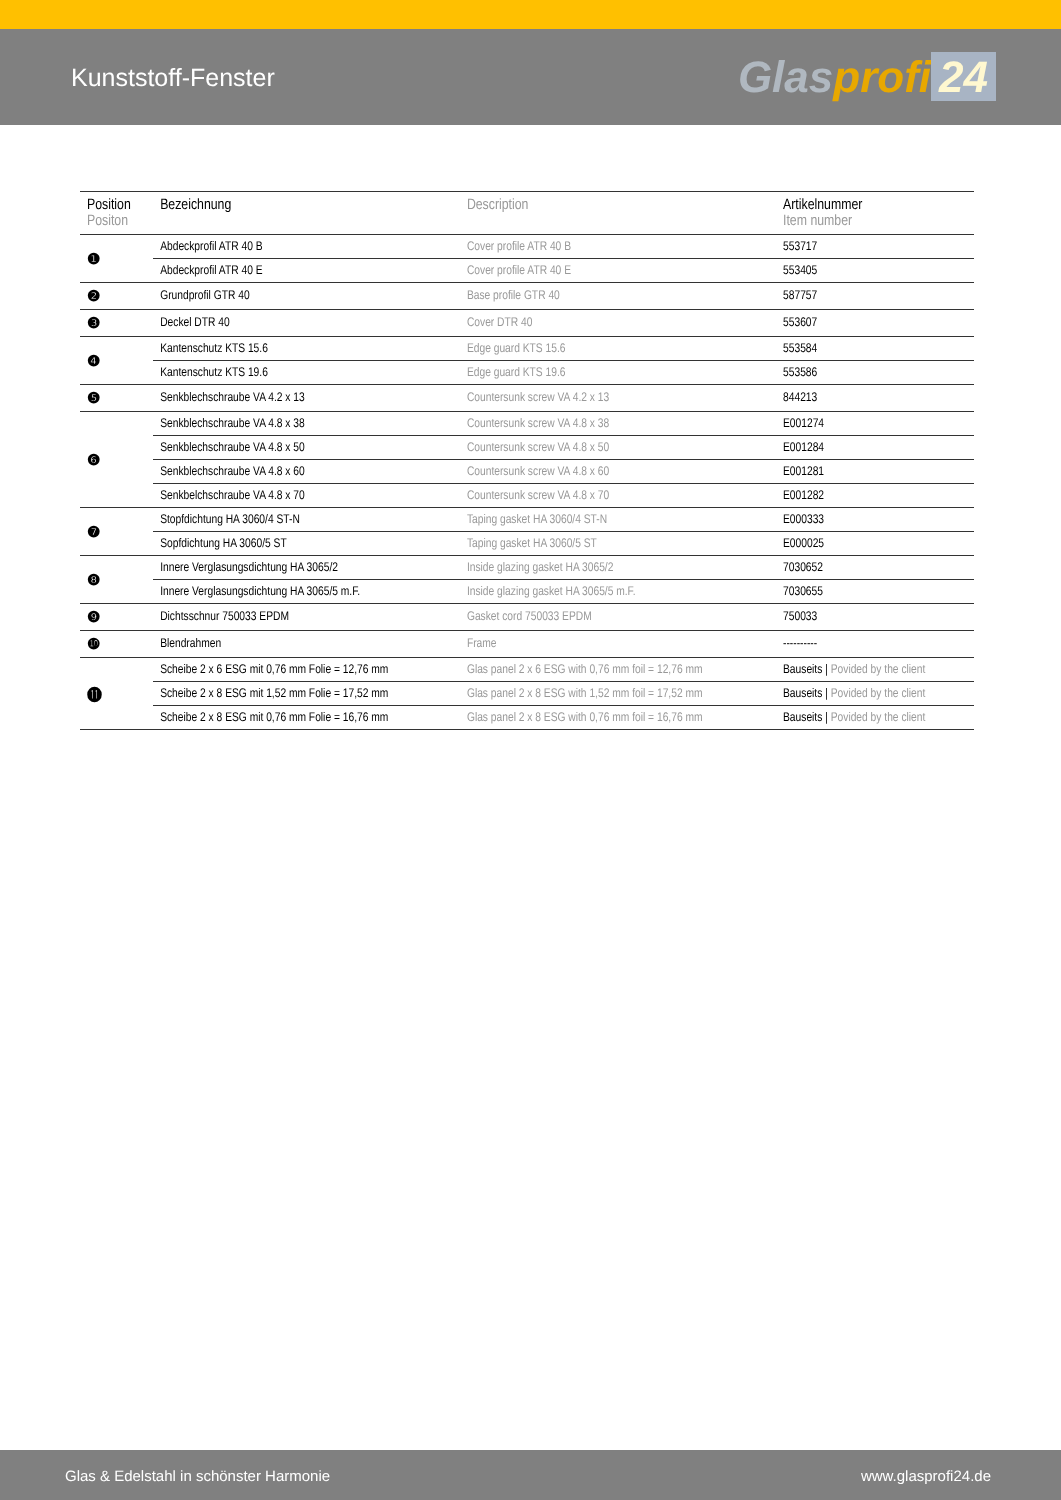Kunststoff-Fenster
Glasprofi 24
| Position Positon | Bezeichnung | Description | Artikelnummer Item number |
| --- | --- | --- | --- |
| ❶ | Abdeckprofil ATR 40 B | Cover profile ATR 40 B | 553717 |
| | Abdeckprofil ATR 40 E | Cover profile ATR 40 E | 553405 |
| ❷ | Grundprofil GTR 40 | Base profile GTR 40 | 587757 |
| ❸ | Deckel DTR 40 | Cover DTR 40 | 553607 |
| ❹ | Kantenschutz KTS 15.6 | Edge guard KTS 15.6 | 553584 |
| | Kantenschutz KTS 19.6 | Edge guard KTS 19.6 | 553586 |
| ❺ | Senkblechschraube VA 4.2 x 13 | Countersunk screw VA 4.2 x 13 | 844213 |
| ❻ | Senkblechschraube VA 4.8 x 38 | Countersunk screw VA 4.8 x 38 | E001274 |
| | Senkblechschraube VA 4.8 x 50 | Countersunk screw VA 4.8 x 50 | E001284 |
| | Senkblechschraube VA 4.8 x 60 | Countersunk screw VA 4.8 x 60 | E001281 |
| | Senkbelchschraube VA 4.8 x 70 | Countersunk screw VA 4.8 x 70 | E001282 |
| ❼ | Stopfdichtung HA 3060/4 ST-N | Taping gasket HA 3060/4 ST-N | E000333 |
| | Sopfdichtung HA 3060/5 ST | Taping gasket HA 3060/5 ST | E000025 |
| ❽ | Innere Verglasungsdichtung HA 3065/2 | Inside glazing gasket HA 3065/2 | 7030652 |
| | Innere Verglasungsdichtung HA 3065/5 m.F. | Inside glazing gasket HA 3065/5 m.F. | 7030655 |
| ❾ | Dichtsschnur 750033 EPDM | Gasket cord 750033 EPDM | 750033 |
| ❿ | Blendrahmen | Frame | ---------- |
| ⓫ | Scheibe 2 x 6 ESG mit 0,76 mm Folie = 12,76 mm | Glas panel 2 x 6 ESG with 0,76 mm foil = 12,76 mm | Bauseits / Povided by the client |
| | Scheibe 2 x 8 ESG mit 1,52 mm Folie = 17,52 mm | Glas panel 2 x 8 ESG with 1,52 mm foil = 17,52 mm | Bauseits / Povided by the client |
| | Scheibe 2 x 8 ESG mit 0,76 mm Folie = 16,76 mm | Glas panel 2 x 8 ESG with 0,76 mm foil = 16,76 mm | Bauseits / Povided by the client |
Glas & Edelstahl in schönster Harmonie www.glasprofi24.de